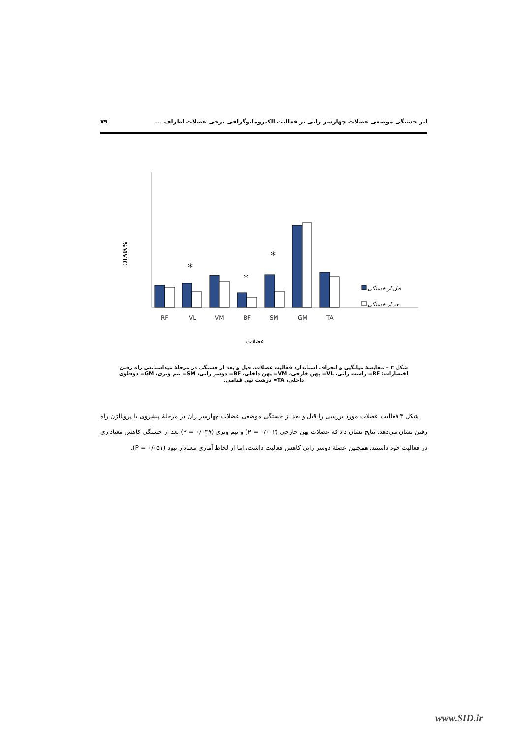اثر خستگی موضعی عضلات چهارسر رانی بر فعالیت الکترومایوگرافی برخی عضلات اطراف ... ۷۹
%MVIC
*
*
*
RF
VL
VM
BF
SM
GM
TA
عضلات
قبل از خستگی
بعد از خستگی
شکل ۲ – مقایسهٔ میانگین و انحراف استاندارد فعالیت عضلات، قبل و بعد از خستگی در مرحلهٔ میداستانس راه رفتن
اختصارات: RF= راست رانی، VL= پهن خارجی، VM= پهن داخلی، BF= دوسر رانی، SM= نیم وتری، GM= دوقلوی
داخلی، TA= درشت نیی قدامی.
شکل ۳ فعالیت عضلات مورد بررسی را قبل و بعد از خستگی موضعی عضلات چهارسر ران در مرحلهٔ پیشروی یا پروپالژن راه رفتن نشان می‌دهد. نتایج نشان داد که عضلات پهن خارجی (P = ۰/۰۰۲) و نیم وتری (P = ۰/۰۴۹) بعد از خستگی کاهش معناداری در فعالیت خود داشتند. همچنین عضلهٔ دوسر رانی کاهش فعالیت داشت، اما از لحاظ آماری معنادار نبود (P = ۰/۰۵۱).
www.SID.ir